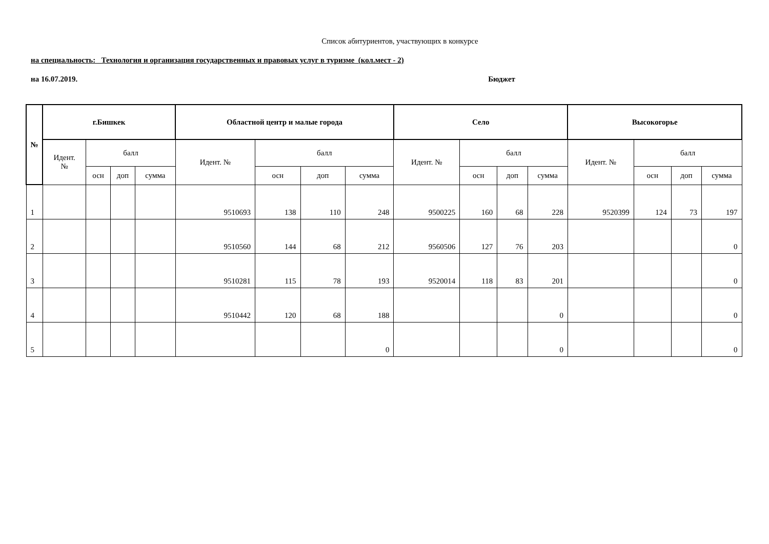Список абитуриентов, участвующих в конкурсе
на специальность: Технология и организация государственных и правовых услуг в туризме (кол.мест - 2)
на 16.07.2019. Бюджет
| № | г.Бишкек | | | | Областной центр и малые города | | | | Село | | | | Высокогорье | | | |
| --- | --- | --- | --- | --- | --- | --- | --- | --- | --- | --- | --- | --- | --- | --- | --- | --- |
| | Идент. № | балл | | | Идент. № | балл | | | Идент. № | балл | | | Идент. № | балл | | |
| | | осн | доп | сумма | | осн | доп | сумма | | осн | доп | сумма | | осн | доп | сумма |
| 1 | | | | | 9510693 | 138 | 110 | 248 | 9500225 | 160 | 68 | 228 | 9520399 | 124 | 73 | 197 |
| 2 | | | | | 9510560 | 144 | 68 | 212 | 9560506 | 127 | 76 | 203 | | | | 0 |
| 3 | | | | | 9510281 | 115 | 78 | 193 | 9520014 | 118 | 83 | 201 | | | | 0 |
| 4 | | | | | 9510442 | 120 | 68 | 188 | | | | 0 | | | | 0 |
| 5 | | | | | | | | 0 | | | | 0 | | | | 0 |